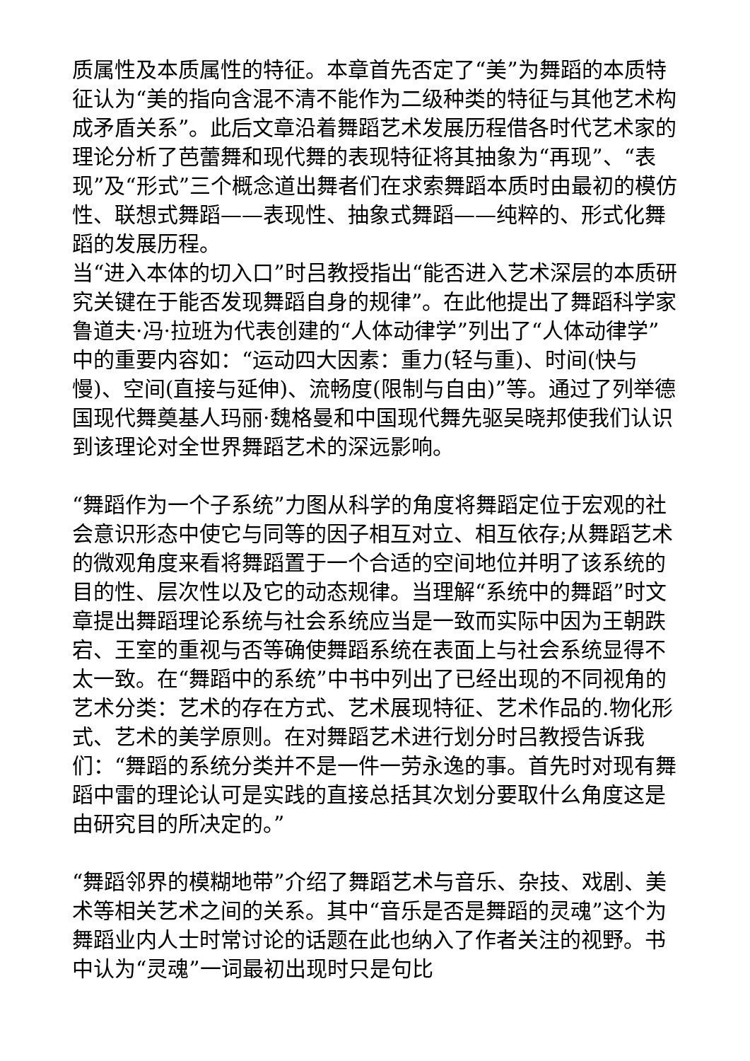质属性及本质属性的特征。本章首先否定了“美”为舞蹈的本质特征认为“美的指向含混不清不能作为二级种类的特征与其他艺术构成矛盾关系”。此后文章沿着舞蹈艺术发展历程借各时代艺术家的理论分析了芭蕾舞和现代舞的表现特征将其抽象为“再现”、“表现”及“形式”三个概念道出舞者们在求索舞蹈本质时由最初的模仿性、联想式舞蹈——表现性、抽象式舞蹈——纯粹的、形式化舞蹈的发展历程。
当“进入本体的切入口”时吕教授指出“能否进入艺术深层的本质研究关键在于能否发现舞蹈自身的规律”。在此他提出了舞蹈科学家鲁道夫·冯·拉班为代表创建的“人体动律学”列出了“人体动律学”中的重要内容如：“运动四大因素：重力(轻与重)、时间(快与慢)、空间(直接与延伸)、流畅度(限制与自由)”等。通过了列举德国现代舞奠基人玛丽·魏格曼和中国现代舞先驱吴晓邦使我们认识到该理论对全世界舞蹈艺术的深远影响。
“舞蹈作为一个子系统”力图从科学的角度将舞蹈定位于宏观的社会意识形态中使它与同等的因子相互对立、相互依存;从舞蹈艺术的微观角度来看将舞蹈置于一个合适的空间地位并明了该系统的目的性、层次性以及它的动态规律。当理解“系统中的舞蹈”时文章提出舞蹈理论系统与社会系统应当是一致而实际中因为王朝跌宕、王室的重视与否等确使舞蹈系统在表面上与社会系统显得不太一致。在“舞蹈中的系统”中书中列出了已经出现的不同视角的艺术分类：艺术的存在方式、艺术展现特征、艺术作品的.物化形式、艺术的美学原则。在对舞蹈艺术进行划分时吕教授告诉我们：“舞蹈的系统分类并不是一件一劳永逸的事。首先时对现有舞蹈中雷的理论认可是实践的直接总括其次划分要取什么角度这是由研究目的所决定的。”
“舞蹈邻界的模糊地带”介绍了舞蹈艺术与音乐、杂技、戏剧、美术等相关艺术之间的关系。其中“音乐是否是舞蹈的灵魂”这个为舞蹈业内人士时常讨论的话题在此也纳入了作者关注的视野。书中认为“灵魂”一词最初出现时只是句比